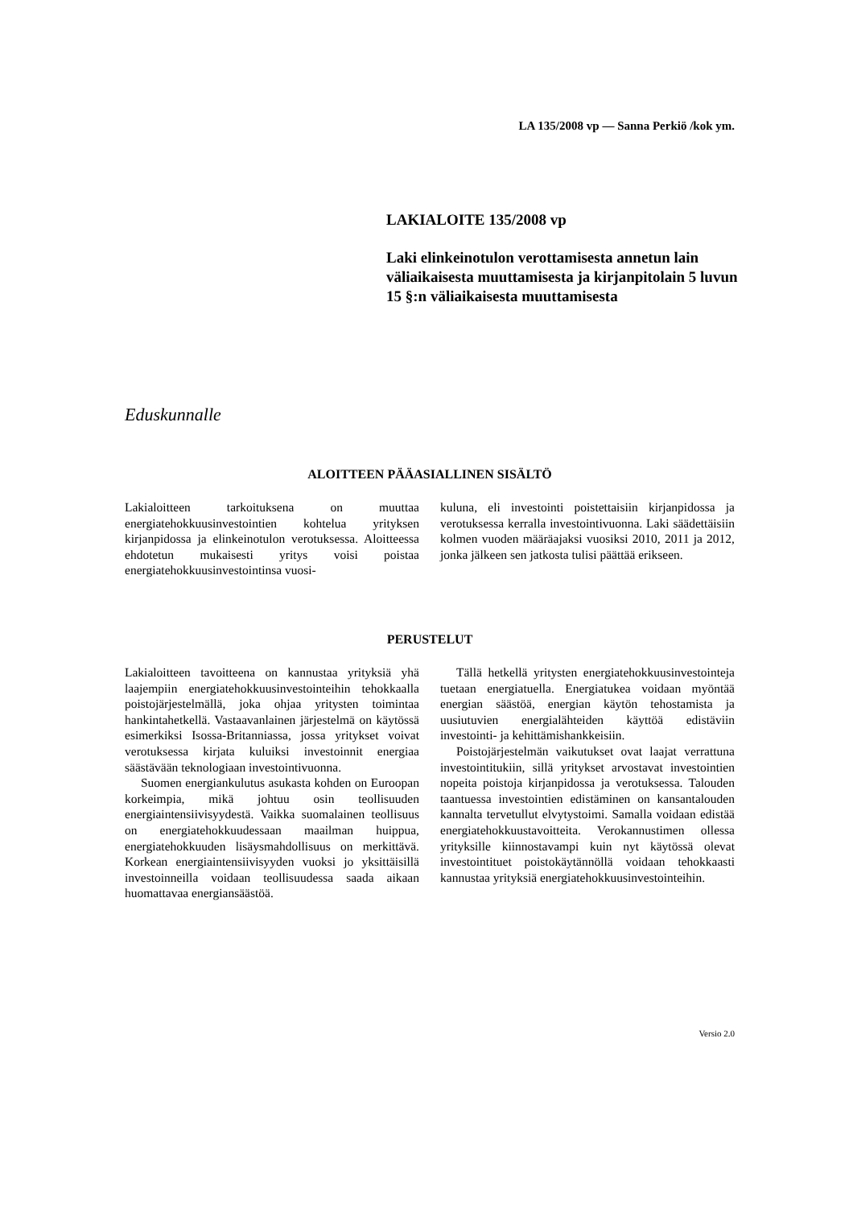LA 135/2008 vp — Sanna Perkiö /kok ym.
LAKIALOITE 135/2008 vp
Laki elinkeinotulon verottamisesta annetun lain väliaikaisesta muuttamisesta ja kirjanpitolain 5 luvun 15 §:n väliaikaisesta muuttamisesta
Eduskunnalle
ALOITTEEN PÄÄASIALLINEN SISÄLTÖ
Lakialoitteen tarkoituksena on muuttaa energiatehokkuusinvestointien kohtelua yrityksen kirjanpidossa ja elinkeinotulon verotuksessa. Aloitteessa ehdotetun mukaisesti yritys voisi poistaa energiatehokkuusinvestointinsa vuosi-
kuluna, eli investointi poistettaisiin kirjanpidossa ja verotuksessa kerralla investointivuonna. Laki säädettäisiin kolmen vuoden määräajaksi vuosiksi 2010, 2011 ja 2012, jonka jälkeen sen jatkosta tulisi päättää erikseen.
PERUSTELUT
Lakialoitteen tavoitteena on kannustaa yrityksiä yhä laajempiin energiatehokkuusinvestointeihin tehokkaalla poistojärjestelmällä, joka ohjaa yritysten toimintaa hankintahetkellä. Vastaavanlainen järjestelmä on käytössä esimerkiksi Isossa-Britanniassa, jossa yritykset voivat verotuksessa kirjata kuluiksi investoinnit energiaa säästävään teknologiaan investointivuonna.
Suomen energiankulutus asukasta kohden on Euroopan korkeimpia, mikä johtuu osin teollisuuden energiaintensiivisyydestä. Vaikka suomalainen teollisuus on energiatehokkuudessaan maailman huippua, energiatehokkuuden lisäysmahdollisuus on merkittävä. Korkean energiaintensiivisyyden vuoksi jo yksittäisillä investoinneilla voidaan teollisuudessa saada aikaan huomattavaa energiansäästöä.
Tällä hetkellä yritysten energiatehokkuusinvestointeja tuetaan energiatuella. Energiatukea voidaan myöntää energian säästöä, energian käytön tehostamista ja uusiutuvien energialähteiden käyttöä edistäviin investointi- ja kehittämishankkeisiin.
Poistojärjestelmän vaikutukset ovat laajat verrattuna investointitukiin, sillä yritykset arvostavat investointien nopeita poistoja kirjanpidossa ja verotuksessa. Talouden taantuessa investointien edistäminen on kansantalouden kannalta tervetullut elvytystoimi. Samalla voidaan edistää energiatehokkuustavoitteita. Verokannustimen ollessa yrityksille kiinnostavampi kuin nyt käytössä olevat investointituet poistokäytännöllä voidaan tehokkaasti kannustaa yrityksiä energiatehokkuusinvestointeihin.
Versio 2.0